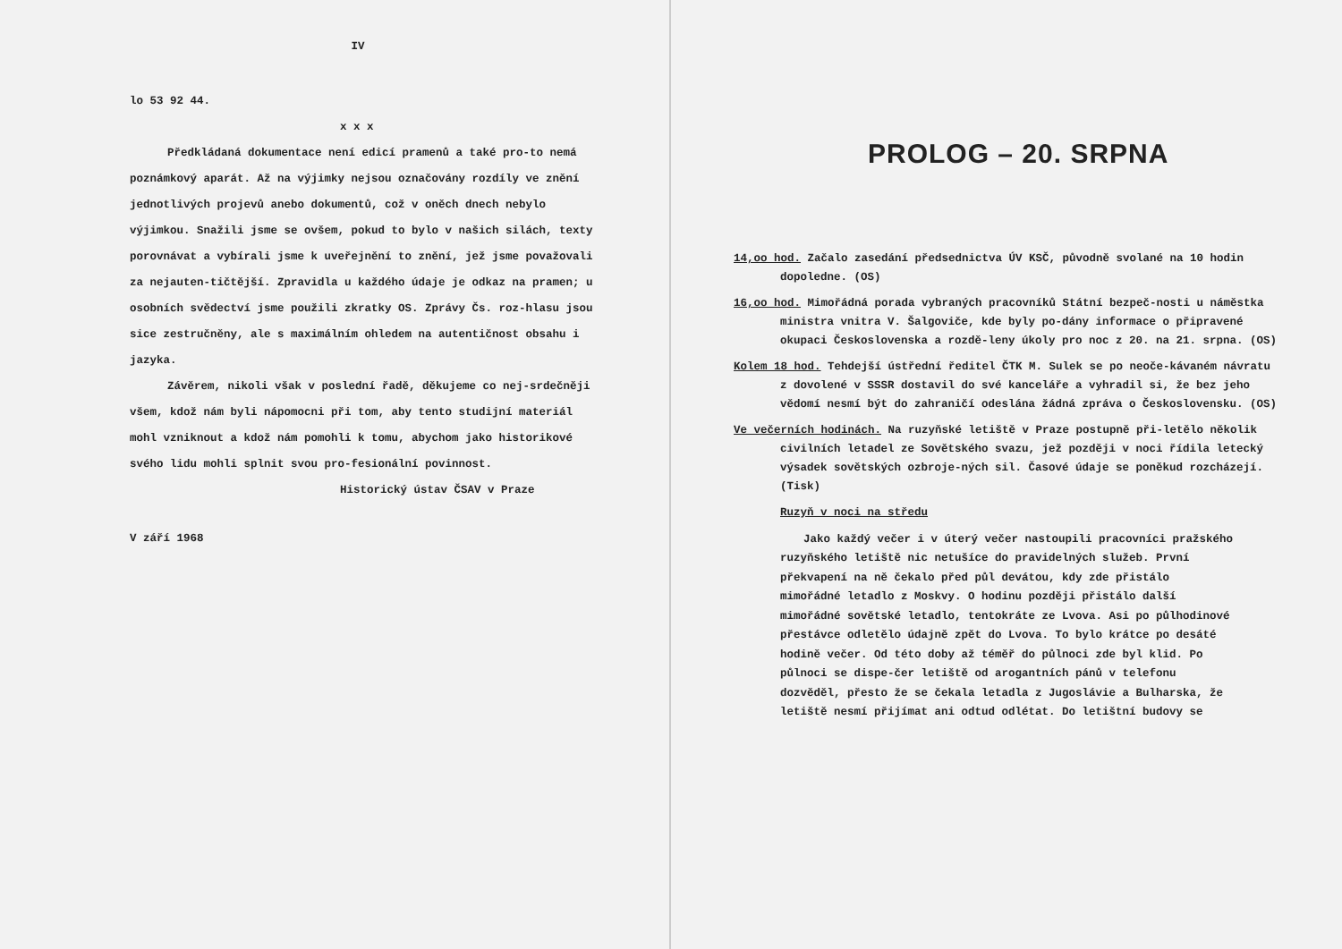IV
lo 53 92 44.
x x x
Předkládaná dokumentace není edicí pramenů a také pro-to nemá poznámkový aparát. Až na výjimky nejsou označovány rozdíly ve znění jednotlivých projevů anebo dokumentů, což v oněch dnech nebylo výjimkou. Snažili jsme se ovšem, pokud to bylo v našich silách, texty porovnávat a vybírali jsme k uveřejnění to znění, jež jsme považovali za nejauten-tičtější. Zpravidla u každého údaje je odkaz na pramen; u osobních svědectví jsme použili zkratky OS. Zprávy Čs. roz-hlasu jsou sice zestručněny, ale s maximálním ohledem na autentičnost obsahu i jazyka.
Závěrem, nikoli však v poslední řadě, děkujeme co nej-srdečněji všem, kdož nám byli nápomocni při tom, aby tento studijní materiál mohl vzniknout a kdož nám pomohli k tomu, abychom jako historikové svého lidu mohli splnit svou pro-fesionální povinnost.
Historický ústav ČSAV v Praze
V září 1968
PROLOG – 20. SRPNA
14,oo hod. Začalo zasedání předsednictva ÚV KSČ, původně svolané na 10 hodin dopoledne. (OS)
16,oo hod. Mimořádná porada vybraných pracovníků Státní bezpeč-nosti u náměstka ministra vnitra V. Šalgoviče, kde byly po-dány informace o připravené okupaci Československa a rozdě-leny úkoly pro noc z 20. na 21. srpna. (OS)
Kolem 18 hod. Tehdejší ústřední ředitel ČTK M. Sulek se po neoče-kávaném návratu z dovolené v SSSR dostavil do své kanceláře a vyhradil si, že bez jeho vědomí nesmí být do zahraničí odeslána žádná zpráva o Československu. (OS)
Ve večerních hodinách. Na ruzyňské letiště v Praze postupně při-letělo několik civilních letadel ze Sovětského svazu, jež později v noci řídila letecký výsadek sovětských ozbroje-ných sil. Časové údaje se poněkud rozcházejí. (Tisk)
Ruzyň v noci na středu
Jako každý večer i v úterý večer nastoupili pracovníci pražského ruzyňského letiště nic netušíce do pravidelných služeb. První překvapení na ně čekalo před půl devátou, kdy zde přistálo mimořádné letadlo z Moskvy. O hodinu později přistálo další mimořádné sovětské letadlo, tentokráte ze Lvova. Asi po půlhodinové přestávce odletělo údajně zpět do Lvova. To bylo krátce po desáté hodině večer. Od této doby až téměř do půlnoci zde byl klid. Po půlnoci se dispe-čer letiště od arogantních pánů v telefonu dozvěděl, přesto že se čekala letadla z Jugoslávie a Bulharska, že letiště nesmí přijímat ani odtud odlétat. Do letištní budovy se